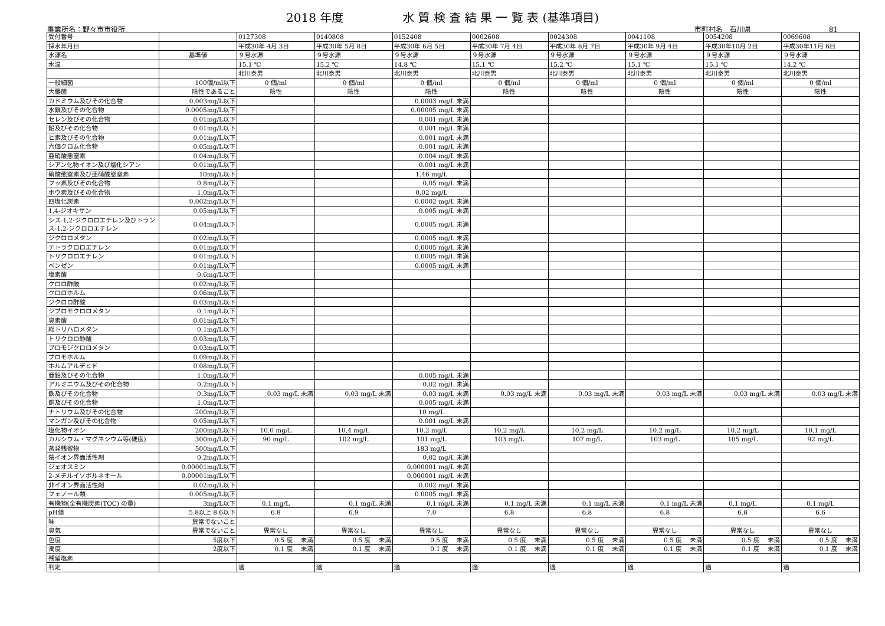2018 年度　　　　　水 質 検 査 結 果 一 覧 表 (基準項目)
事業所名：野々市市役所 市町村名　石川県　　　　　　　　　　　81
| 受付番号 | | 0127308 | 0140808 | 0152408 | 0002608 | 0024308 | 0041108 | 0054208 | 0069608 |
| 採水年月日 | | 平成30年 4月 3日 | 平成30年 5月 8日 | 平成30年 6月 5日 | 平成30年 7月 4日 | 平成30年 8月 7日 | 平成30年 9月 4日 | 平成30年10月 2日 | 平成30年11月 6日 |
| 水源名 | 基準値 | ９号水源 | ９号水源 | ９号水源 | ９号水源 | ９号水源 | ９号水源 | ９号水源 | ９号水源 |
| 水温 | | 15.1 ℃ | 15.2 ℃ | 14.8 ℃ | 15.1 ℃ | 15.2 ℃ | 15.1 ℃ | 15.1 ℃ | 14.2 ℃ |
| | | 北川泰男 | 北川泰男 | 北川泰男 | 北川泰男 | 北川泰男 | 北川泰男 | 北川泰男 | 北川泰男 |
| 一般細菌 | 100個/ml以下 | 0 個/ml | 0 個/ml | 0 個/ml | 0 個/ml | 0 個/ml | 0 個/ml | 0 個/ml | 0 個/ml |
| 大腸菌 | 陰性であること | 陰性 | 陰性 | 陰性 | 陰性 | 陰性 | 陰性 | 陰性 | 陰性 |
| カドミウム及びその化合物 | 0.003mg/L以下 | | | 0.0003 mg/L 未満 | | | | | |
| 水銀及びその化合物 | 0.0005mg/L以下 | | | 0.00005 mg/L 未満 | | | | | |
| セレン及びその化合物 | 0.01mg/L以下 | | | 0.001 mg/L 未満 | | | | | |
| 鉛及びその化合物 | 0.01mg/L以下 | | | 0.001 mg/L 未満 | | | | | |
| ヒ素及びその化合物 | 0.01mg/L以下 | | | 0.001 mg/L 未満 | | | | | |
| 六価クロム化合物 | 0.05mg/L以下 | | | 0.001 mg/L 未満 | | | | | |
| 亜硝酸態窒素 | 0.04mg/L以下 | | | 0.004 mg/L 未満 | | | | | |
| シアン化物イオン及び塩化シアン | 0.01mg/L以下 | | | 0.001 mg/L 未満 | | | | | |
| 硝酸態窒素及び亜硝酸態窒素 | 10mg/L以下 | | | 1.46 mg/L | | | | | |
| フッ素及びその化合物 | 0.8mg/L以下 | | | 0.05 mg/L 未満 | | | | | |
| ホウ素及びその化合物 | 1.0mg/L以下 | | | 0.02 mg/L | | | | | |
| 四塩化炭素 | 0.002mg/L以下 | | | 0.0002 mg/L 未満 | | | | | |
| 1,4-ジオキサン | 0.05mg/L以下 | | | 0.005 mg/L 未満 | | | | | |
| シス-1,2-ジクロロエチレン及びトランス-1,2-ジクロロエチレン | 0.04mg/L以下 | | | 0.0005 mg/L 未満 | | | | | |
| ジクロロメタン | 0.02mg/L以下 | | | 0.0005 mg/L 未満 | | | | | |
| テトラクロロエチレン | 0.01mg/L以下 | | | 0.0005 mg/L 未満 | | | | | |
| トリクロロエチレン | 0.01mg/L以下 | | | 0.0005 mg/L 未満 | | | | | |
| ベンゼン | 0.01mg/L以下 | | | 0.0005 mg/L 未満 | | | | | |
| 塩素酸 | 0.6mg/L以下 | | | | | | | | |
| クロロ酢酸 | 0.02mg/L以下 | | | | | | | | |
| クロロホルム | 0.06mg/L以下 | | | | | | | | |
| ジクロロ酢酸 | 0.03mg/L以下 | | | | | | | | |
| ジブロモクロロメタン | 0.1mg/L以下 | | | | | | | | |
| 臭素酸 | 0.01mg/L以下 | | | | | | | | |
| 総トリハロメタン | 0.1mg/L以下 | | | | | | | | |
| トリクロロ酢酸 | 0.03mg/L以下 | | | | | | | | |
| ブロモジクロロメタン | 0.03mg/L以下 | | | | | | | | |
| ブロモホルム | 0.09mg/L以下 | | | | | | | | |
| ホルムアルデヒド | 0.08mg/L以下 | | | | | | | | |
| 亜鉛及びその化合物 | 1.0mg/L以下 | | | 0.005 mg/L 未満 | | | | | |
| アルミニウム及びその化合物 | 0.2mg/L以下 | | | 0.02 mg/L 未満 | | | | | |
| 鉄及びその化合物 | 0.3mg/L以下 | 0.03 mg/L 未満 | 0.03 mg/L 未満 | 0.03 mg/L 未満 | 0.03 mg/L 未満 | 0.03 mg/L 未満 | 0.03 mg/L 未満 | 0.03 mg/L 未満 | 0.03 mg/L 未満 |
| 銅及びその化合物 | 1.0mg/L以下 | | | 0.005 mg/L 未満 | | | | | |
| ナトリウム及びその化合物 | 200mg/L以下 | | | 10 mg/L | | | | | |
| マンガン及びその化合物 | 0.05mg/L以下 | | | 0.001 mg/L 未満 | | | | | |
| 塩化物イオン | 200mg/L以下 | 10.0 mg/L | 10.4 mg/L | 10.2 mg/L | 10.2 mg/L | 10.2 mg/L | 10.2 mg/L | 10.2 mg/L | 10.1 mg/L |
| カルシウム・マグネシウム等(硬度) | 300mg/L以下 | 90 mg/L | 102 mg/L | 101 mg/L | 103 mg/L | 107 mg/L | 103 mg/L | 105 mg/L | 92 mg/L |
| 蒸発残留物 | 500mg/L以下 | | | 183 mg/L | | | | | |
| 陰イオン界面活性剤 | 0.2mg/L以下 | | | 0.02 mg/L 未満 | | | | | |
| ジェオスミン | 0.00001mg/L以下 | | | 0.000001 mg/L 未満 | | | | | |
| 2-メチルイソボルネオール | 0.00001mg/L以下 | | | 0.000001 mg/L 未満 | | | | | |
| 非イオン界面活性剤 | 0.02mg/L以下 | | | 0.002 mg/L 未満 | | | | | |
| フェノール類 | 0.005mg/L以下 | | | 0.0005 mg/L 未満 | | | | | |
| 有機物(全有機炭素(TOC) の量) | 3mg/L以下 | 0.1 mg/L | 0.1 mg/L 未満 | 0.1 mg/L 未満 | 0.1 mg/L 未満 | 0.1 mg/L 未満 | 0.1 mg/L 未満 | 0.1 mg/L | 0.1 mg/L |
| pH値 | 5.8以上 8.6以下 | 6.8 | 6.9 | 7.0 | 6.8 | 6.8 | 6.8 | 6.8 | 6.6 |
| 味 | 異常でないこと | | | | | | | | |
| 臭気 | 異常でないこと | 異常なし | 異常なし | 異常なし | 異常なし | 異常なし | 異常なし | 異常なし | 異常なし |
| 色度 | 5度以下 | 0.5 度 未満 | 0.5 度 未満 | 0.5 度 未満 | 0.5 度 未満 | 0.5 度 未満 | 0.5 度 未満 | 0.5 度 未満 | 0.5 度 未満 |
| 濁度 | 2度以下 | 0.1 度 未満 | 0.1 度 未満 | 0.1 度 未満 | 0.1 度 未満 | 0.1 度 未満 | 0.1 度 未満 | 0.1 度 未満 | 0.1 度 未満 |
| 残留塩素 | | | | | | | | | |
| 判定 | | 適 | 適 | 適 | 適 | 適 | 適 | 適 | 適 |